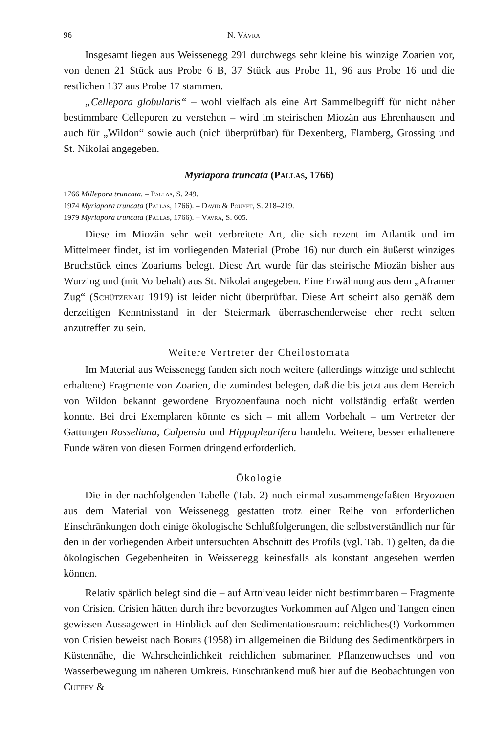96 N. Vávra
Insgesamt liegen aus Weissenegg 291 durchwegs sehr kleine bis winzige Zoarien vor, von denen 21 Stück aus Probe 6 B, 37 Stück aus Probe 11, 96 aus Probe 16 und die restlichen 137 aus Probe 17 stammen.
„Cellepora globularis“ – wohl vielfach als eine Art Sammelbegriff für nicht näher bestimmbare Celleporen zu verstehen – wird im steirischen Miozän aus Ehrenhausen und auch für „Wildon“ sowie auch (nich überprüfbar) für Dexenberg, Flamberg, Grossing und St. Nikolai angegeben.
Myriapora truncata (Pallas, 1766)
1766 Millepora truncata. – Pallas, S. 249.
1974 Myriapora truncata (Pallas, 1766). – David & Pouyet, S. 218–219.
1979 Myriapora truncata (Pallas, 1766). – Vavra, S. 605.
Diese im Miozän sehr weit verbreitete Art, die sich rezent im Atlantik und im Mittelmeer findet, ist im vorliegenden Material (Probe 16) nur durch ein äußerst winziges Bruchstück eines Zoariums belegt. Diese Art wurde für das steirische Miozän bisher aus Wurzing und (mit Vorbehalt) aus St. Nikolai angegeben. Eine Erwähnung aus dem „Aframer Zug“ (Schützenau 1919) ist leider nicht überprüfbar. Diese Art scheint also gemäß dem derzeitigen Kenntnisstand in der Steiermark überraschenderweise eher recht selten anzutreffen zu sein.
Weitere Vertreter der Cheilostomata
Im Material aus Weissenegg fanden sich noch weitere (allerdings winzige und schlecht erhaltene) Fragmente von Zoarien, die zumindest belegen, daß die bis jetzt aus dem Bereich von Wildon bekannt gewordene Bryozoenfauna noch nicht vollständig erfaßt werden konnte. Bei drei Exemplaren könnte es sich – mit allem Vorbehalt – um Vertreter der Gattungen Rosseliana, Calpensia und Hippopleurifera handeln. Weitere, besser erhaltenere Funde wären von diesen Formen dringend erforderlich.
Ökologie
Die in der nachfolgenden Tabelle (Tab. 2) noch einmal zusammengefaßten Bryozoen aus dem Material von Weissenegg gestatten trotz einer Reihe von erforderlichen Einschränkungen doch einige ökologische Schlußfolgerungen, die selbstverständlich nur für den in der vorliegenden Arbeit untersuchten Abschnitt des Profils (vgl. Tab. 1) gelten, da die ökologischen Gegebenheiten in Weissenegg keinesfalls als konstant angesehen werden können.
Relativ spärlich belegt sind die – auf Artniveau leider nicht bestimmbaren – Fragmente von Crisien. Crisien hätten durch ihre bevorzugtes Vorkommen auf Algen und Tangen einen gewissen Aussagewert in Hinblick auf den Sedimentationsraum: reichliches(!) Vorkommen von Crisien beweist nach Bobies (1958) im allgemeinen die Bildung des Sedimentkörpers in Küstennähe, die Wahrscheinlichkeit reichlichen submarinen Pflanzenwuchses und von Wasserbewegung im näheren Umkreis. Einschränkend muß hier auf die Beobachtungen von Cuffey &